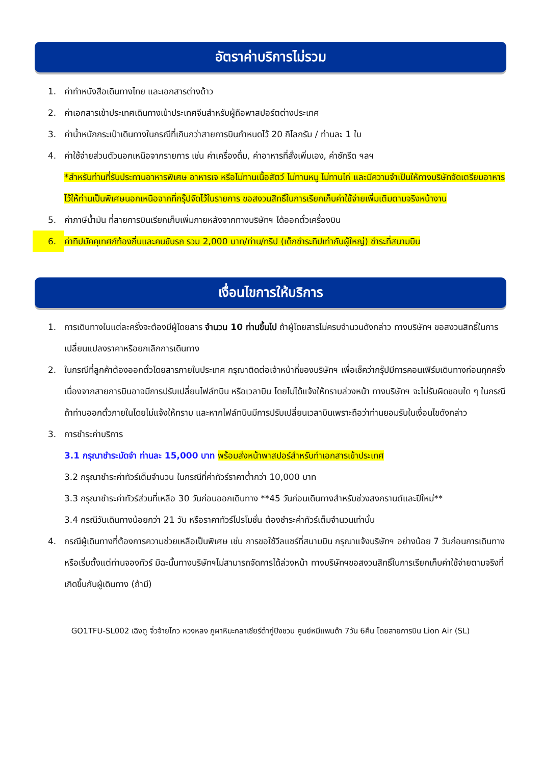อัตราค่าบริการไม่รวม
1. ค่าทำหนังสือเดินทางไทย และเอกสารต่างด้าว
2. ค่าเอกสารเข้าประเทศเดินทางเข้าประเทศจีนสำหรับผู้ถือพาสปอร์ตต่างประเทศ
3. ค่าน้ำหนักกระเป๋าเดินทางในกรณีที่เกินกว่าสายการบินกำหนดไว้ 20 กิโลกรัม / ท่านละ 1 ใบ
4. ค่าใช้จ่ายส่วนตัวนอกเหนือจากรายการ เช่น ค่าเครื่องดื่ม, ค่าอาหารที่สั่งเพิ่มเอง, ค่าซักรีด ฯลฯ
*สำหรับท่านที่รับประทานอาหารพิเศษ อาหารเจ หรือไม่ทานเนื้อสัตว์ ไม่ทานหมู ไม่ทานไก่ และมีความจำเป็นให้ทางบริษัทจัดเตรียมอาหารไว้ให้ท่านเป็นพิเศษนอกเหนือจากที่กรุ๊ปจัดไว้ในรายการ ขอสงวนสิทธิ์ในการเรียกเก็บค่าใช้จ่ายเพิ่มเติมตามจริงหน้างาน
5. ค่าภาษีน้ำมัน ที่สายการบินเรียกเก็บเพิ่มภายหลังจากทางบริษัทฯ ได้ออกตั๋วเครื่องบิน
6. ค่าทิปมัคคุเทศก์ท้องถิ่นและคนขับรถ รวม 2,000 บาท/ท่าน/ทริป (เด็กชำระทิปเท่ากับผู้ใหญ่) ชำระที่สนามบิน
เงื่อนไขการให้บริการ
1. การเดินทางในแต่ละครั้งจะต้องมีผู้โดยสาร จำนวน 10 ท่านขึ้นไป ถ้าผู้โดยสารไม่ครบจำนวนดังกล่าว ทางบริษัทฯ ขอสงวนสิทธิ์ในการเปลี่ยนแปลงราคาหรือยกเลิกการเดินทาง
2. ในกรณีที่ลูกค้าต้องออกตั๋วโดยสารภายในประเทศ กรุณาติดต่อเจ้าหน้าที่ของบริษัทฯ เพื่อเช็คว่ากรุ๊ปมีการคอนเฟิร์มเดินทางก่อนทุกครั้ง เนื่องจากสายการบินอาจมีการปรับเปลี่ยนไฟล์ทบิน หรือเวลาบิน โดยไม่ได้แจ้งให้ทราบล่วงหน้า ทางบริษัทฯ จะไม่รับผิดชอบใด ๆ ในกรณี ถ้าท่านออกตั๋วภายในโดยไม่แจ้งให้ทราบ และหากไฟล์ทบินมีการปรับเปลี่ยนเวลาบินเพราะถือว่าท่านยอมรับในเงื่อนไขดังกล่าว
3. การชำระค่าบริการ
3.1 กรุณาชำระมัดจำ ท่านละ 15,000 บาท พร้อมส่งหน้าพาสปอร์สำหรับทำเอกสารเข้าประเทศ
3.2 กรุณาชำระค่าทัวร์เต็มจำนวน ในกรณีที่ค่าทัวร์ราคาต่ำกว่า 10,000 บาท
3.3 กรุณาชำระค่าทัวร์ส่วนที่เหลือ 30 วันก่อนออกเดินทาง **45 วันก่อนเดินทางสำหรับช่วงสงกรานต์และปีใหม่**
3.4 กรณีวันเดินทางน้อยกว่า 21 วัน หรือราคาทัวร์โปรโมชั่น ต้องชำระค่าทัวร์เต็มจำนวนเท่านั้น
4. กรณีผู้เดินทางที่ต้องการความช่วยเหลือเป็นพิเศษ เช่น การขอใช้วีลแชร์ที่สนามบิน กรุณาแจ้งบริษัทฯ อย่างน้อย 7 วันก่อนการเดินทาง หรือเริ่มตั้งแต่ท่านจองทัวร์ มิฉะนั้นทางบริษัทฯไม่สามารถจัดการได้ล่วงหน้า ทางบริษัทฯขอสงวนสิทธิ์ในการเรียกเก็บค่าใช้จ่ายตามจริงที่เกิดขึ้นกับผู้เดินทาง (ถ้ามี)
GO1TFU-SL002 เฉิงตู จิ่วจ้ายโกว หวงหลง ภูผาหิมะกลาเซียร์ต๋ากู่ปิงชวน ศูนย์หมีแพนด้า 7วัน 6คืน โดยสายการบิน Lion Air (SL)